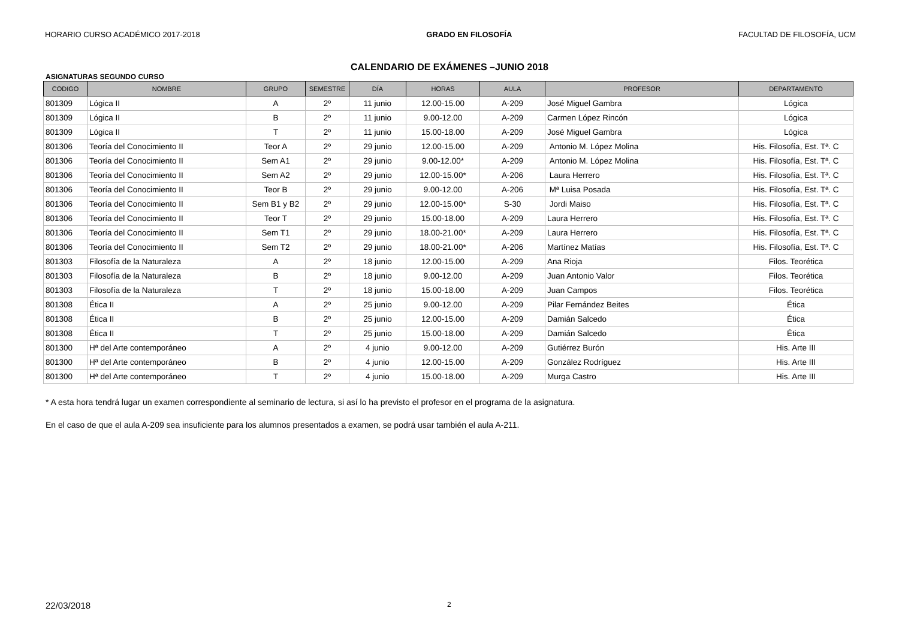HORARIO CURSO ACADÉMICO 2017-2018 GRADO EN FILOSOFÍA FACULTAD DE FILOSOFÍA, UCM
CALENDARIO DE EXÁMENES –JUNIO 2018
ASIGNATURAS SEGUNDO CURSO
| CODIGO | NOMBRE | GRUPO | SEMESTRE | DÍA | HORAS | AULA | PROFESOR | DEPARTAMENTO |
| --- | --- | --- | --- | --- | --- | --- | --- | --- |
| 801309 | Lógica II | A | 2º | 11 junio | 12.00-15.00 | A-209 | José Miguel Gambra | Lógica |
| 801309 | Lógica II | B | 2º | 11 junio | 9.00-12.00 | A-209 | Carmen López Rincón | Lógica |
| 801309 | Lógica II | T | 2º | 11 junio | 15.00-18.00 | A-209 | José Miguel Gambra | Lógica |
| 801306 | Teoría del Conocimiento II | Teor A | 2º | 29 junio | 12.00-15.00 | A-209 | Antonio M. López Molina | His. Filosofía, Est. Tª. C |
| 801306 | Teoría del Conocimiento II | Sem A1 | 2º | 29 junio | 9.00-12.00* | A-209 | Antonio M. López Molina | His. Filosofía, Est. Tª. C |
| 801306 | Teoría del Conocimiento II | Sem A2 | 2º | 29 junio | 12.00-15.00* | A-206 | Laura Herrero | His. Filosofía, Est. Tª. C |
| 801306 | Teoría del Conocimiento II | Teor B | 2º | 29 junio | 9.00-12.00 | A-206 | Mª Luisa Posada | His. Filosofía, Est. Tª. C |
| 801306 | Teoría del Conocimiento II | Sem B1 y B2 | 2º | 29 junio | 12.00-15.00* | S-30 | Jordi Maiso | His. Filosofía, Est. Tª. C |
| 801306 | Teoría del Conocimiento II | Teor T | 2º | 29 junio | 15.00-18.00 | A-209 | Laura Herrero | His. Filosofía, Est. Tª. C |
| 801306 | Teoría del Conocimiento II | Sem T1 | 2º | 29 junio | 18.00-21.00* | A-209 | Laura Herrero | His. Filosofía, Est. Tª. C |
| 801306 | Teoría del Conocimiento II | Sem T2 | 2º | 29 junio | 18.00-21.00* | A-206 | Martínez Matías | His. Filosofía, Est. Tª. C |
| 801303 | Filosofía de la Naturaleza | A | 2º | 18 junio | 12.00-15.00 | A-209 | Ana Rioja | Filos. Teorética |
| 801303 | Filosofía de la Naturaleza | B | 2º | 18 junio | 9.00-12.00 | A-209 | Juan Antonio Valor | Filos. Teorética |
| 801303 | Filosofía de la Naturaleza | T | 2º | 18 junio | 15.00-18.00 | A-209 | Juan Campos | Filos. Teorética |
| 801308 | Ética II | A | 2º | 25 junio | 9.00-12.00 | A-209 | Pilar Fernández Beites | Ética |
| 801308 | Ética II | B | 2º | 25 junio | 12.00-15.00 | A-209 | Damián Salcedo | Ética |
| 801308 | Ética II | T | 2º | 25 junio | 15.00-18.00 | A-209 | Damián Salcedo | Ética |
| 801300 | Hª del Arte contemporáneo | A | 2º | 4 junio | 9.00-12.00 | A-209 | Gutiérrez Burón | His. Arte III |
| 801300 | Hª del Arte contemporáneo | B | 2º | 4 junio | 12.00-15.00 | A-209 | González Rodríguez | His. Arte III |
| 801300 | Hª del Arte contemporáneo | T | 2º | 4 junio | 15.00-18.00 | A-209 | Murga Castro | His. Arte III |
* A esta hora tendrá lugar un examen correspondiente al seminario de lectura, si así lo ha previsto el profesor en el programa de la asignatura.
En el caso de que el aula A-209 sea insuficiente para los alumnos presentados a examen, se podrá usar también el aula A-211.
22/03/2018 2